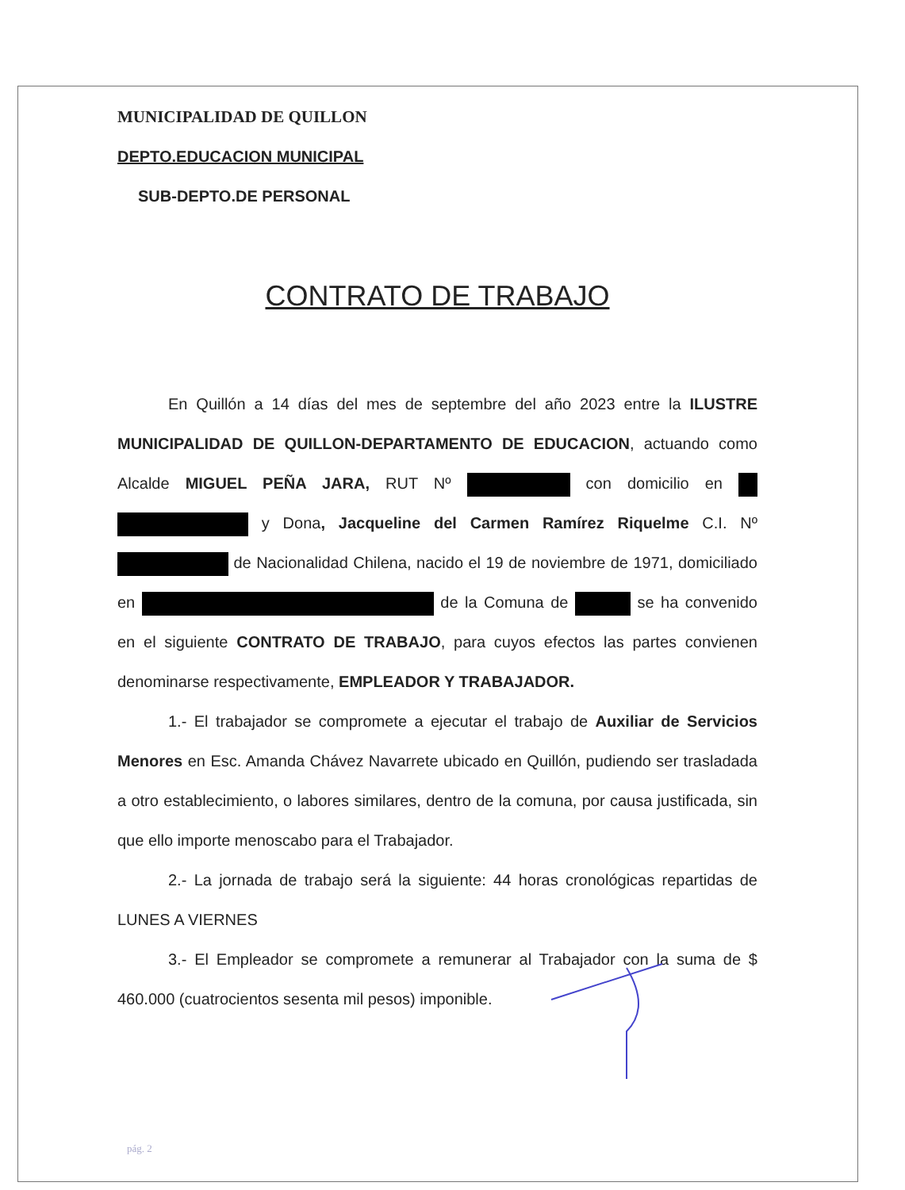MUNICIPALIDAD DE QUILLON
DEPTO.EDUCACION MUNICIPAL
SUB-DEPTO.DE PERSONAL
CONTRATO DE TRABAJO
En Quillón a 14 días del mes de septembre del año 2023 entre la ILUSTRE MUNICIPALIDAD DE QUILLON-DEPARTAMENTO DE EDUCACION, actuando como Alcalde MIGUEL PEÑA JARA, RUT Nº con domicilio en y Dona, Jacqueline del Carmen Ramírez Riquelme C.I. Nº de Nacionalidad Chilena, nacido el 19 de noviembre de 1971, domiciliado en de la Comuna de se ha convenido en el siguiente CONTRATO DE TRABAJO, para cuyos efectos las partes convienen denominarse respectivamente, EMPLEADOR Y TRABAJADOR.
1.- El trabajador se compromete a ejecutar el trabajo de Auxiliar de Servicios Menores en Esc. Amanda Chávez Navarrete ubicado en Quillón, pudiendo ser trasladada a otro establecimiento, o labores similares, dentro de la comuna, por causa justificada, sin que ello importe menoscabo para el Trabajador.
2.- La jornada de trabajo será la siguiente: 44 horas cronológicas repartidas de LUNES A VIERNES
3.- El Empleador se compromete a remunerar al Trabajador con la suma de $ 460.000 (cuatrocientos sesenta mil pesos) imponible.
pág. 2